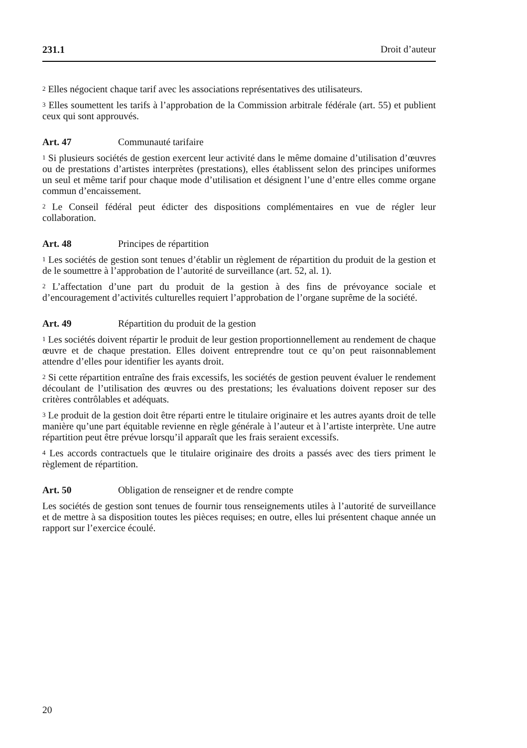231.1 Droit d’auteur
<sup>2</sup> Elles négocient chaque tarif avec les associations représentatives des utilisateurs.
<sup>3</sup> Elles soumettent les tarifs à l’approbation de la Commission arbitrale fédérale (art. 55) et publient ceux qui sont approuvés.
Art. 47 Communauté tarifaire
<sup>1</sup> Si plusieurs sociétés de gestion exercent leur activité dans le même domaine d’utilisation d’œuvres ou de prestations d’artistes interprètes (prestations), elles établissent selon des principes uniformes un seul et même tarif pour chaque mode d’utilisation et désignent l’une d’entre elles comme organe commun d’encaissement.
<sup>2</sup> Le Conseil fédéral peut édicter des dispositions complémentaires en vue de régler leur collaboration.
Art. 48 Principes de répartition
<sup>1</sup> Les sociétés de gestion sont tenues d’établir un règlement de répartition du produit de la gestion et de le soumettre à l’approbation de l’autorité de surveillance (art. 52, al. 1).
<sup>2</sup> L’affectation d’une part du produit de la gestion à des fins de prévoyance sociale et d’encouragement d’activités culturelles requiert l’approbation de l’organe suprême de la société.
Art. 49 Répartition du produit de la gestion
<sup>1</sup> Les sociétés doivent répartir le produit de leur gestion proportionnellement au rendement de chaque œuvre et de chaque prestation. Elles doivent entreprendre tout ce qu’on peut raisonnablement attendre d’elles pour identifier les ayants droit.
<sup>2</sup> Si cette répartition entraîne des frais excessifs, les sociétés de gestion peuvent évaluer le rendement découlant de l’utilisation des œuvres ou des prestations; les évaluations doivent reposer sur des critères contrôlables et adéquats.
<sup>3</sup> Le produit de la gestion doit être réparti entre le titulaire originaire et les autres ayants droit de telle manière qu’une part équitable revienne en règle générale à l’auteur et à l’artiste interprète. Une autre répartition peut être prévue lorsqu’il apparaît que les frais seraient excessifs.
<sup>4</sup> Les accords contractuels que le titulaire originaire des droits a passés avec des tiers priment le règlement de répartition.
Art. 50 Obligation de renseigner et de rendre compte
Les sociétés de gestion sont tenues de fournir tous renseignements utiles à l’autorité de surveillance et de mettre à sa disposition toutes les pièces requises; en outre, elles lui présentent chaque année un rapport sur l’exercice écoulé.
20